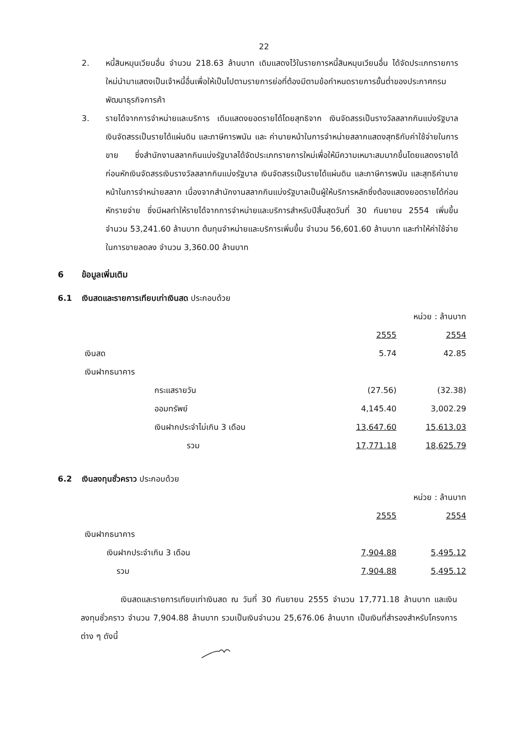22
2. หนี้สินหมุนเวียนอื่น จำนวน 218.63 ล้านบาท เดิมแสดงไว้ในรายการหนี้สินหมุนเวียนอื่น ได้จัดประเภทรายการใหม่นำมาแสดงเป็นเจ้าหนี้อื่นเพื่อให้เป็นไปตามรายการย่อที่ต้องมีตามข้อกำหนดรายการขั้นต่ำของประกาศกรมพัฒนาธุรกิจการค้า
3. รายได้จากการจำหน่ายและบริการ เดิมแสดงยอดรายได้โดยสุทธิจาก เงินจัดสรรเป็นรางวัลสลากกินแบ่งรัฐบาล เงินจัดสรรเป็นรายได้แผ่นดิน และภาษีการพนัน และ ค่านายหน้าในการจำหน่ายสลากแสดงสุทธิกับค่าใช้จ่ายในการขาย ซึ่งสำนักงานสลากกินแบ่งรัฐบาลได้จัดประเภทรายการใหม่เพื่อให้มีความเหมาะสมมากขึ้นโดยแสดงรายได้ก่อนหักเงินจัดสรรเงินรางวัลสลากกินแบ่งรัฐบาล เงินจัดสรรเป็นรายได้แผ่นดิน และภาษีการพนัน และสุทธิค่านายหน้าในการจำหน่ายสลาก เนื่องจากสำนักงานสลากกินแบ่งรัฐบาลเป็นผู้ให้บริการหลักซึ่งต้องแสดงยอดรายได้ก่อนหักรายจ่าย ซึ่งมีผลทำให้รายได้จากการจำหน่ายและบริการสำหรับปีสิ้นสุดวันที่ 30 กันยายน 2554 เพิ่มขึ้น จำนวน 53,241.60 ล้านบาท ต้นทุนจำหน่ายและบริการเพิ่มขึ้น จำนวน 56,601.60 ล้านบาท และทำให้ค่าใช้จ่ายในการขายลดลง จำนวน 3,360.00 ล้านบาท
6 ข้อมูลเพิ่มเติม
6.1 เงินสดและรายการเทียบเท่าเงินสด ประกอบด้วย
| | | หน่วย : ล้านบาท |
| | 2555 | 2554 |
| เงินสด | 5.74 | 42.85 |
| เงินฝากธนาคาร | | |
| กระแสรายวัน | (27.56) | (32.38) |
| ออมทรัพย์ | 4,145.40 | 3,002.29 |
| เงินฝากประจำไม่เกิน 3 เดือน | 13,647.60 | 15,613.03 |
| รวม | 17,771.18 | 18,625.79 |
6.2 เงินลงทุนชั่วคราว ประกอบด้วย
| | | หน่วย : ล้านบาท |
| | 2555 | 2554 |
| เงินฝากธนาคาร | | |
| เงินฝากประจำเกิน 3 เดือน | 7,904.88 | 5,495.12 |
| รวม | 7,904.88 | 5,495.12 |
เงินสดและรายการเทียบเท่าเงินสด ณ วันที่ 30 กันยายน 2555 จำนวน 17,771.18 ล้านบาท และเงินลงทุนชั่วคราว จำนวน 7,904.88 ล้านบาท รวมเป็นเงินจำนวน 25,676.06 ล้านบาท เป็นเงินที่สำรองสำหรับโครงการต่าง ๆ ดังนี้